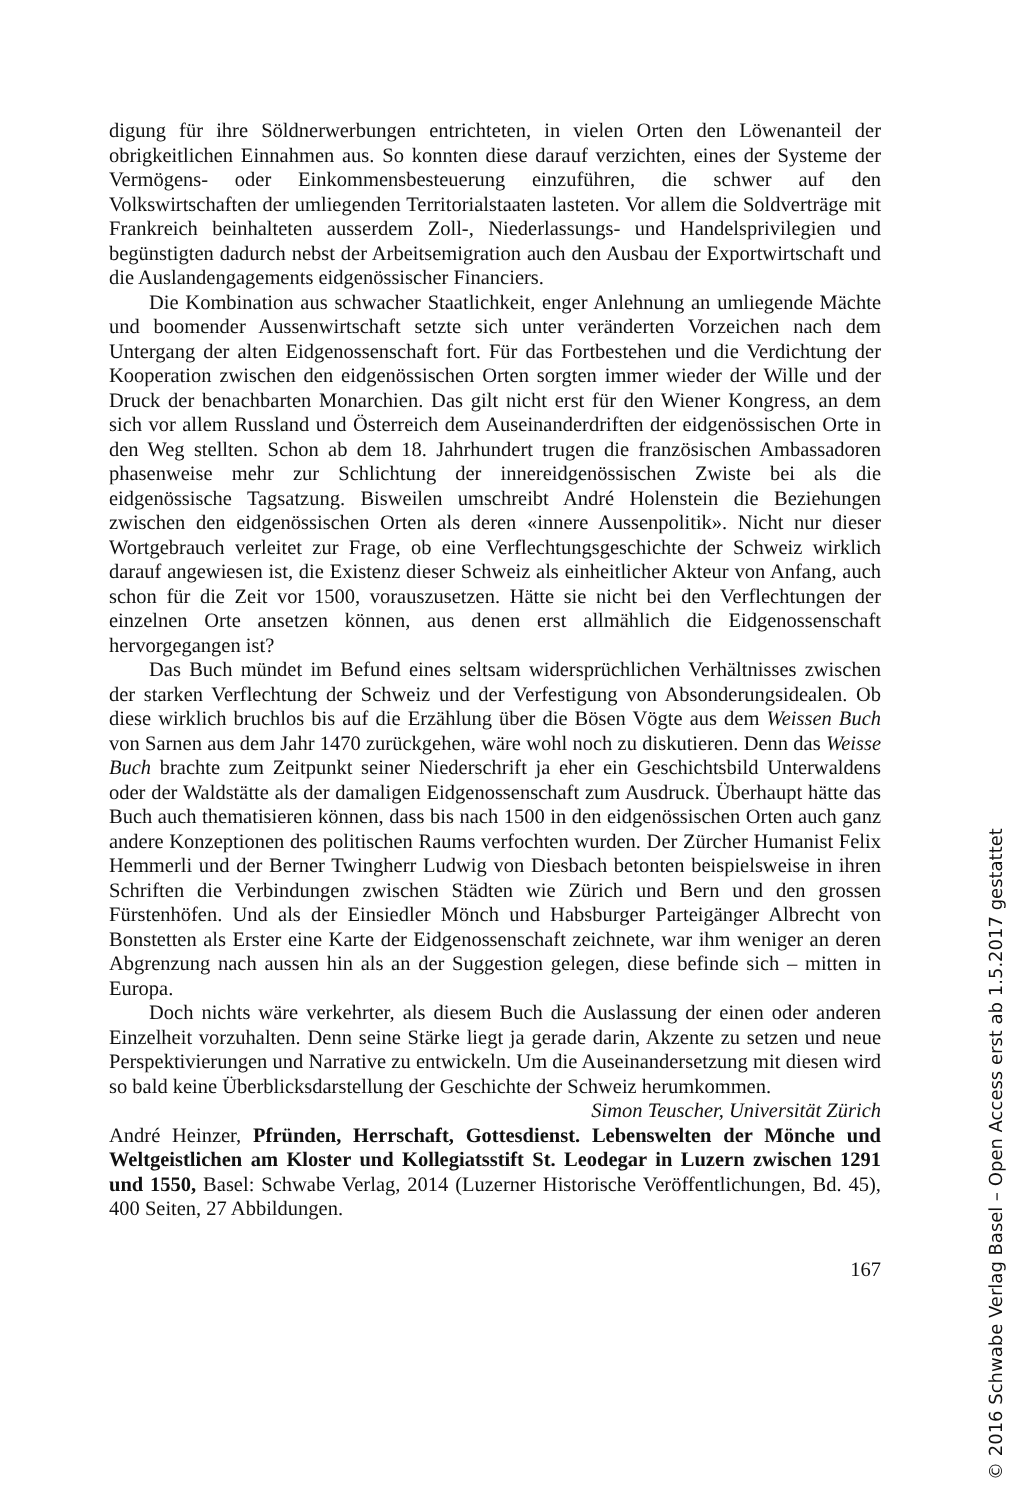digung für ihre Söldnerwerbungen entrichteten, in vielen Orten den Löwenanteil der obrigkeitlichen Einnahmen aus. So konnten diese darauf verzichten, eines der Systeme der Vermögens- oder Einkommensbesteuerung einzuführen, die schwer auf den Volkswirtschaften der umliegenden Territorialstaaten lasteten. Vor allem die Soldverträge mit Frankreich beinhalteten ausserdem Zoll-, Niederlassungs- und Handelsprivilegien und begünstigten dadurch nebst der Arbeitsemigration auch den Ausbau der Exportwirtschaft und die Auslandengagements eidgenössischer Financiers.
Die Kombination aus schwacher Staatlichkeit, enger Anlehnung an umliegende Mächte und boomender Aussenwirtschaft setzte sich unter veränderten Vorzeichen nach dem Untergang der alten Eidgenossenschaft fort. Für das Fortbestehen und die Verdichtung der Kooperation zwischen den eidgenössischen Orten sorgten immer wieder der Wille und der Druck der benachbarten Monarchien. Das gilt nicht erst für den Wiener Kongress, an dem sich vor allem Russland und Österreich dem Auseinanderdriften der eidgenössischen Orte in den Weg stellten. Schon ab dem 18. Jahrhundert trugen die französischen Ambassadoren phasenweise mehr zur Schlichtung der innereidgenössischen Zwiste bei als die eidgenössische Tagsatzung. Bisweilen umschreibt André Holenstein die Beziehungen zwischen den eidgenössischen Orten als deren «innere Aussenpolitik». Nicht nur dieser Wortgebrauch verleitet zur Frage, ob eine Verflechtungsgeschichte der Schweiz wirklich darauf angewiesen ist, die Existenz dieser Schweiz als einheitlicher Akteur von Anfang, auch schon für die Zeit vor 1500, vorauszusetzen. Hätte sie nicht bei den Verflechtungen der einzelnen Orte ansetzen können, aus denen erst allmählich die Eidgenossenschaft hervorgegangen ist?
Das Buch mündet im Befund eines seltsam widersprüchlichen Verhältnisses zwischen der starken Verflechtung der Schweiz und der Verfestigung von Absonderungsidealen. Ob diese wirklich bruchlos bis auf die Erzählung über die Bösen Vögte aus dem Weissen Buch von Sarnen aus dem Jahr 1470 zurückgehen, wäre wohl noch zu diskutieren. Denn das Weisse Buch brachte zum Zeitpunkt seiner Niederschrift ja eher ein Geschichtsbild Unterwaldens oder der Waldstätte als der damaligen Eidgenossenschaft zum Ausdruck. Überhaupt hätte das Buch auch thematisieren können, dass bis nach 1500 in den eidgenössischen Orten auch ganz andere Konzeptionen des politischen Raums verfochten wurden. Der Zürcher Humanist Felix Hemmerli und der Berner Twingherr Ludwig von Diesbach betonten beispielsweise in ihren Schriften die Verbindungen zwischen Städten wie Zürich und Bern und den grossen Fürstenhöfen. Und als der Einsiedler Mönch und Habsburger Parteigänger Albrecht von Bonstetten als Erster eine Karte der Eidgenossenschaft zeichnete, war ihm weniger an deren Abgrenzung nach aussen hin als an der Suggestion gelegen, diese befinde sich – mitten in Europa.
Doch nichts wäre verkehrter, als diesem Buch die Auslassung der einen oder anderen Einzelheit vorzuhalten. Denn seine Stärke liegt ja gerade darin, Akzente zu setzen und neue Perspektivierungen und Narrative zu entwickeln. Um die Auseinandersetzung mit diesen wird so bald keine Überblicksdarstellung der Geschichte der Schweiz herumkommen. Simon Teuscher, Universität Zürich
André Heinzer, Pfründen, Herrschaft, Gottesdienst. Lebenswelten der Mönche und Weltgeistlichen am Kloster und Kollegiatsstift St. Leodegar in Luzern zwischen 1291 und 1550, Basel: Schwabe Verlag, 2014 (Luzerner Historische Veröffentlichungen, Bd. 45), 400 Seiten, 27 Abbildungen.
167
© 2016 Schwabe Verlag Basel – Open Access erst ab 1.5.2017 gestattet